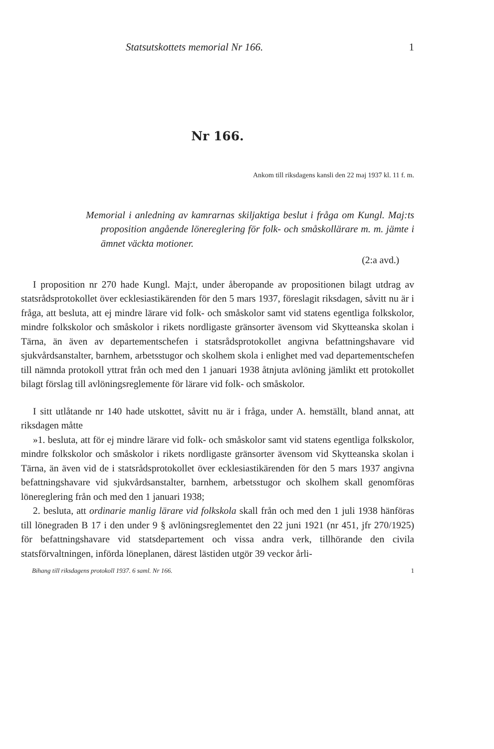Statsutskottets memorial Nr 166. 1
Nr 166.
Ankom till riksdagens kansli den 22 maj 1937 kl. 11 f. m.
Memorial i anledning av kamrarnas skiljaktiga beslut i fråga om Kungl. Maj:ts proposition angående lönereglering för folk- och småskollärare m. m. jämte i ämnet väckta motioner.
(2:a avd.)
I proposition nr 270 hade Kungl. Maj:t, under åberopande av propositionen bilagt utdrag av statsrådsprotokollet över ecklesiastikärenden för den 5 mars 1937, föreslagit riksdagen, såvitt nu är i fråga, att besluta, att ej mindre lärare vid folk- och småskolor samt vid statens egentliga folkskolor, mindre folkskolor och småskolor i rikets nordligaste gränsorter ävensom vid Skytteanska skolan i Tärna, än även av departementschefen i statsrådsprotokollet angivna befattningshavare vid sjukvårdsanstalter, barnhem, arbetsstugor och skolhem skola i enlighet med vad departementschefen till nämnda protokoll yttrat från och med den 1 januari 1938 åtnjuta avlöning jämlikt ett protokollet bilagt förslag till avlöningsreglemente för lärare vid folk- och småskolor.
I sitt utlåtande nr 140 hade utskottet, såvitt nu är i fråga, under A. hemställt, bland annat, att riksdagen måtte
»1. besluta, att för ej mindre lärare vid folk- och småskolor samt vid statens egentliga folkskolor, mindre folkskolor och småskolor i rikets nordligaste gränsorter ävensom vid Skytteanska skolan i Tärna, än även vid de i statsrådsprotokollet över ecklesiastikärenden för den 5 mars 1937 angivna befattningshavare vid sjukvårdsanstalter, barnhem, arbetsstugor och skolhem skall genomföras lönereglering från och med den 1 januari 1938;
2. besluta, att ordinarie manlig lärare vid folkskola skall från och med den 1 juli 1938 hänföras till lönegraden B 17 i den under 9 § avlöningsreglementet den 22 juni 1921 (nr 451, jfr 270/1925) för befattningshavare vid statsdepartement och vissa andra verk, tillhörande den civila statsförvaltningen, införda löneplanen, därest lästiden utgör 39 veckor årli-
Bihang till riksdagens protokoll 1937. 6 saml. Nr 166. 1